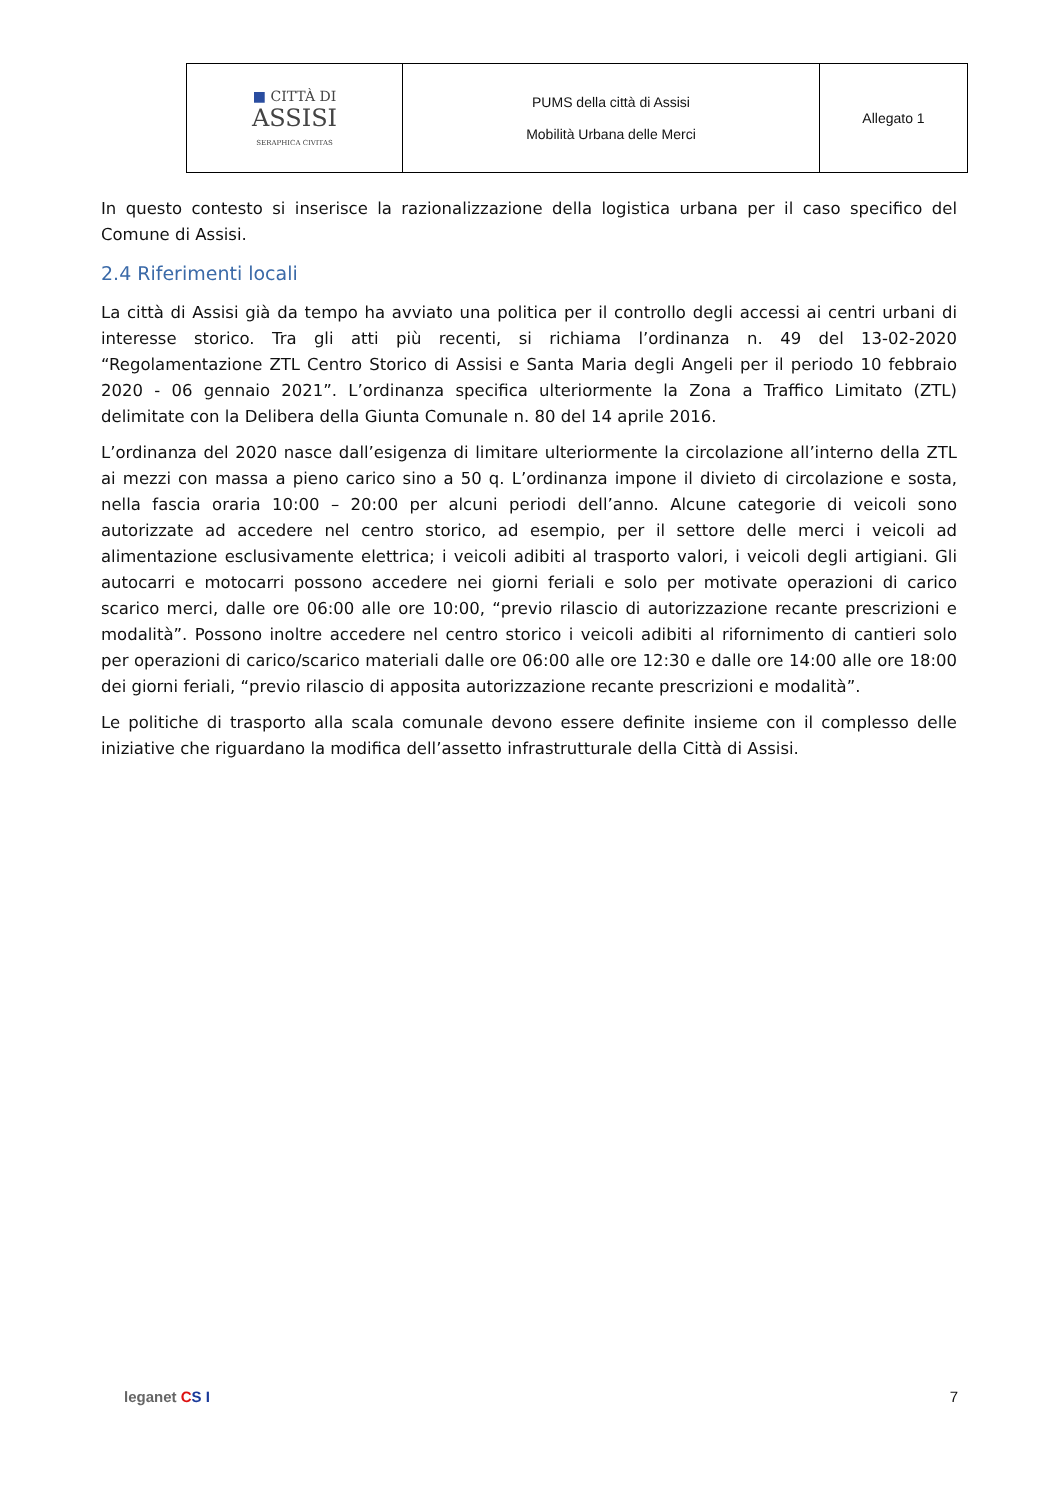| ■ CITTÀ DI ASSISI SERAPHICA CIVITAS | PUMS della città di Assisi Mobilità Urbana delle Merci | Allegato 1 |
In questo contesto si inserisce la razionalizzazione della logistica urbana per il caso specifico del Comune di Assisi.
2.4 Riferimenti locali
La città di Assisi già da tempo ha avviato una politica per il controllo degli accessi ai centri urbani di interesse storico. Tra gli atti più recenti, si richiama l’ordinanza n. 49 del 13-02-2020 “Regolamentazione ZTL Centro Storico di Assisi e Santa Maria degli Angeli per il periodo 10 febbraio 2020 - 06 gennaio 2021”. L’ordinanza specifica ulteriormente la Zona a Traffico Limitato (ZTL) delimitate con la Delibera della Giunta Comunale n. 80 del 14 aprile 2016.
L’ordinanza del 2020 nasce dall’esigenza di limitare ulteriormente la circolazione all’interno della ZTL ai mezzi con massa a pieno carico sino a 50 q. L’ordinanza impone il divieto di circolazione e sosta, nella fascia oraria 10:00 – 20:00 per alcuni periodi dell’anno. Alcune categorie di veicoli sono autorizzate ad accedere nel centro storico, ad esempio, per il settore delle merci i veicoli ad alimentazione esclusivamente elettrica; i veicoli adibiti al trasporto valori, i veicoli degli artigiani. Gli autocarri e motocarri possono accedere nei giorni feriali e solo per motivate operazioni di carico scarico merci, dalle ore 06:00 alle ore 10:00, “previo rilascio di autorizzazione recante prescrizioni e modalità”. Possono inoltre accedere nel centro storico i veicoli adibiti al rifornimento di cantieri solo per operazioni di carico/scarico materiali dalle ore 06:00 alle ore 12:30 e dalle ore 14:00 alle ore 18:00 dei giorni feriali, “previo rilascio di apposita autorizzazione recante prescrizioni e modalità”.
Le politiche di trasporto alla scala comunale devono essere definite insieme con il complesso delle iniziative che riguardano la modifica dell’assetto infrastrutturale della Città di Assisi.
leganet CS I 7